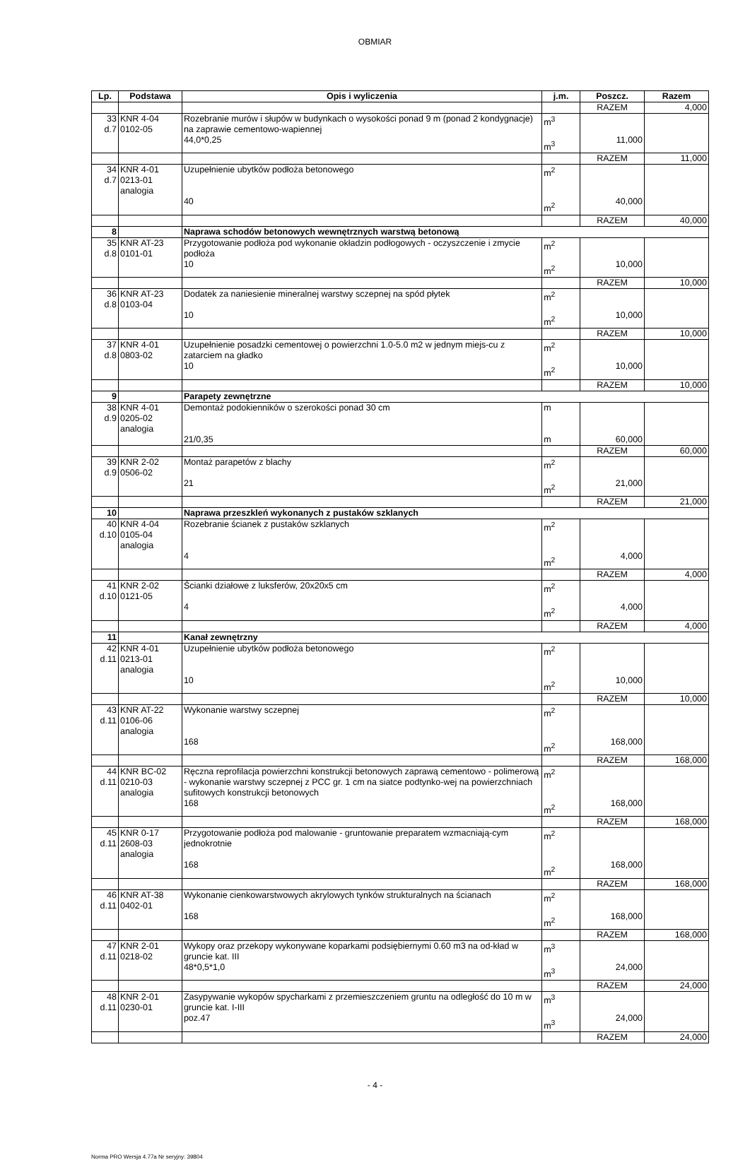OBMIAR
| Lp. | Podstawa | Opis i wyliczenia | j.m. | Poszcz. | Razem |
| --- | --- | --- | --- | --- | --- |
| | | | | RAZEM | 4,000 |
| 33 d.7 | KNR 4-04 0102-05 | Rozebranie murów i słupów w budynkach o wysokości ponad 9 m (ponad 2 kondygnacje) na zaprawie cementowo-wapiennej 44,0*0,25 | m<sup>3</sup> m<sup>3</sup> | 11,000 | |
| | | | | RAZEM | 11,000 |
| 34 d.7 | KNR 4-01 0213-01 analogia | Uzupełnienie ubytków podłoża betonowego 40 | m<sup>2</sup> m<sup>2</sup> | 40,000 | |
| | | | | RAZEM | 40,000 |
| 8 | | Naprawa schodów betonowych wewnętrznych warstwą betonową | | | |
| 35 d.8 | KNR AT-23 0101-01 | Przygotowanie podłoża pod wykonanie okładzin podłogowych - oczyszczenie i zmycie podłoża 10 | m<sup>2</sup> m<sup>2</sup> | 10,000 | |
| | | | | RAZEM | 10,000 |
| 36 d.8 | KNR AT-23 0103-04 | Dodatek za naniesienie mineralnej warstwy sczepnej na spód płytek 10 | m<sup>2</sup> m<sup>2</sup> | 10,000 | |
| | | | | RAZEM | 10,000 |
| 37 d.8 | KNR 4-01 0803-02 | Uzupełnienie posadzki cementowej o powierzchni 1.0-5.0 m2 w jednym miejs-cu z zatarciem na gładko 10 | m<sup>2</sup> m<sup>2</sup> | 10,000 | |
| | | | | RAZEM | 10,000 |
| 9 | | Parapety zewnętrzne | | | |
| 38 d.9 | KNR 4-01 0205-02 analogia | Demontaż podokienników o szerokości ponad 30 cm 21/0,35 | m m | 60,000 | |
| | | | | RAZEM | 60,000 |
| 39 d.9 | KNR 2-02 0506-02 | Montaż parapetów z blachy 21 | m<sup>2</sup> m<sup>2</sup> | 21,000 | |
| | | | | RAZEM | 21,000 |
| 10 | | Naprawa przeszkleń wykonanych z pustaków szklanych | | | |
| 40 d.10 | KNR 4-04 0105-04 analogia | Rozebranie ścianek z pustaków szklanych 4 | m<sup>2</sup> m<sup>2</sup> | 4,000 | |
| | | | | RAZEM | 4,000 |
| 41 d.10 | KNR 2-02 0121-05 | Ścianki działowe z luksferów, 20x20x5 cm 4 | m<sup>2</sup> m<sup>2</sup> | 4,000 | |
| | | | | RAZEM | 4,000 |
| 11 | | Kanał zewnętrzny | | | |
| 42 d.11 | KNR 4-01 0213-01 analogia | Uzupełnienie ubytków podłoża betonowego 10 | m<sup>2</sup> m<sup>2</sup> | 10,000 | |
| | | | | RAZEM | 10,000 |
| 43 d.11 | KNR AT-22 0106-06 analogia | Wykonanie warstwy sczepnej 168 | m<sup>2</sup> m<sup>2</sup> | 168,000 | |
| | | | | RAZEM | 168,000 |
| 44 d.11 | KNR BC-02 0210-03 analogia | Ręczna reprofilacja powierzchni konstrukcji betonowych zaprawą cementowo - polimerową - wykonanie warstwy sczepnej z PCC gr. 1 cm na siatce podtynko-wej na powierzchniach sufitowych konstrukcji betonowych 168 | m<sup>2</sup> m<sup>2</sup> | 168,000 | |
| | | | | RAZEM | 168,000 |
| 45 d.11 | KNR 0-17 2608-03 analogia | Przygotowanie podłoża pod malowanie - gruntowanie preparatem wzmacniają-cym jednokrotnie 168 | m<sup>2</sup> m<sup>2</sup> | 168,000 | |
| | | | | RAZEM | 168,000 |
| 46 d.11 | KNR AT-38 0402-01 | Wykonanie cienkowarstwowych akrylowych tynków strukturalnych na ścianach 168 | m<sup>2</sup> m<sup>2</sup> | 168,000 | |
| | | | | RAZEM | 168,000 |
| 47 d.11 | KNR 2-01 0218-02 | Wykopy oraz przekopy wykonywane koparkami podsiębiernymi 0.60 m3 na od-kład w gruncie kat. III 48*0,5*1,0 | m<sup>3</sup> m<sup>3</sup> | 24,000 | |
| | | | | RAZEM | 24,000 |
| 48 d.11 | KNR 2-01 0230-01 | Zasypywanie wykopów spycharkami z przemieszczeniem gruntu na odległość do 10 m w gruncie kat. I-III poz.47 | m<sup>3</sup> m<sup>3</sup> | 24,000 | |
| | | | | RAZEM | 24,000 |
- 4 -
Norma PRO Wersja 4.77a Nr seryjny: 39804